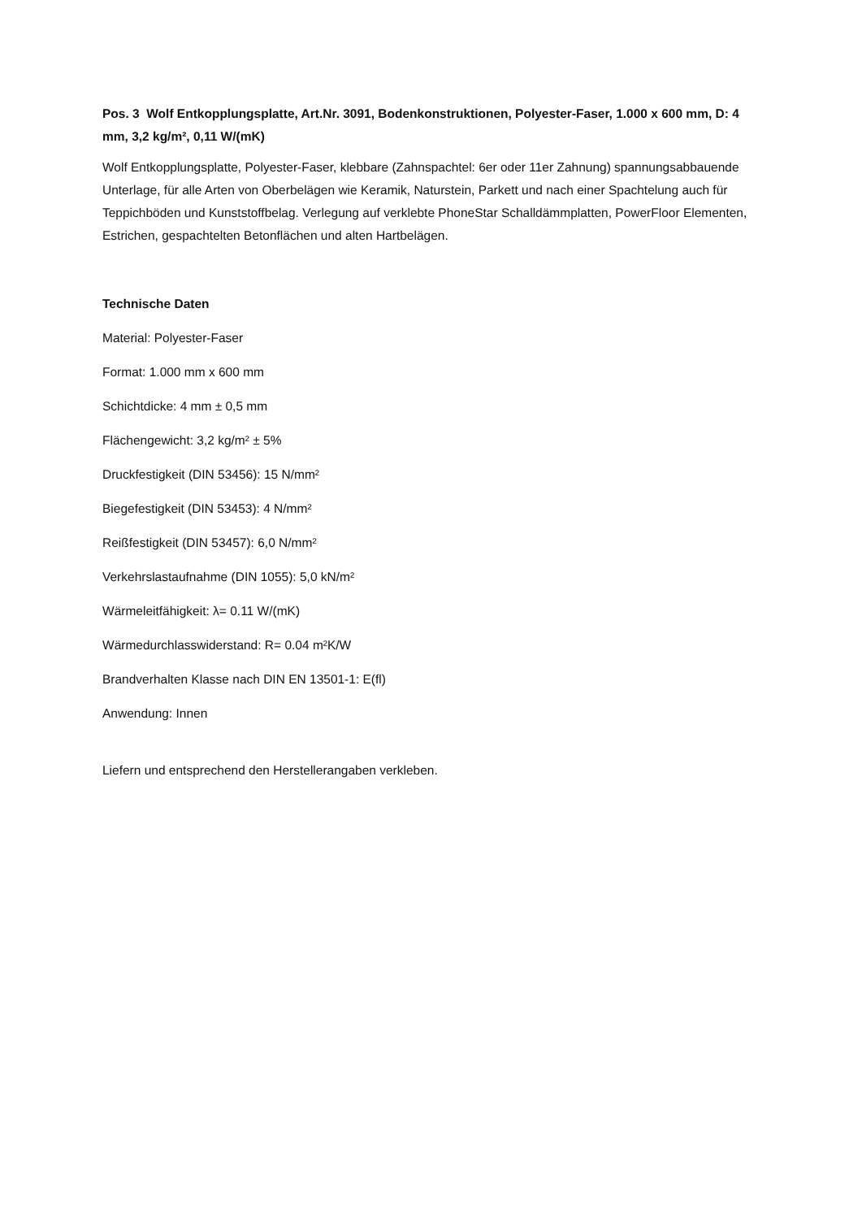Pos. 3 Wolf Entkopplungsplatte, Art.Nr. 3091, Bodenkonstruktionen, Polyester-Faser, 1.000 x 600 mm, D: 4 mm, 3,2 kg/m², 0,11 W/(mK)
Wolf Entkopplungsplatte, Polyester-Faser, klebbare (Zahnspachtel: 6er oder 11er Zahnung) spannungsabbauende Unterlage, für alle Arten von Oberbelägen wie Keramik, Naturstein, Parkett und nach einer Spachtelung auch für Teppichböden und Kunststoffbelag. Verlegung auf verklebte PhoneStar Schalldämmplatten, PowerFloor Elementen, Estrichen, gespachtelten Betonflächen und alten Hartbelägen.
Technische Daten
Material: Polyester-Faser
Format: 1.000 mm x 600 mm
Schichtdicke: 4 mm ± 0,5 mm
Flächengewicht: 3,2 kg/m² ± 5%
Druckfestigkeit (DIN 53456): 15 N/mm²
Biegefestigkeit (DIN 53453): 4 N/mm²
Reißfestigkeit (DIN 53457): 6,0 N/mm²
Verkehrslastaufnahme (DIN 1055): 5,0 kN/m²
Wärmeleitfähigkeit: λ= 0.11 W/(mK)
Wärmedurchlasswiderstand: R= 0.04 m²K/W
Brandverhalten Klasse nach DIN EN 13501-1: E(fl)
Anwendung: Innen
Liefern und entsprechend den Herstellerangaben verkleben.